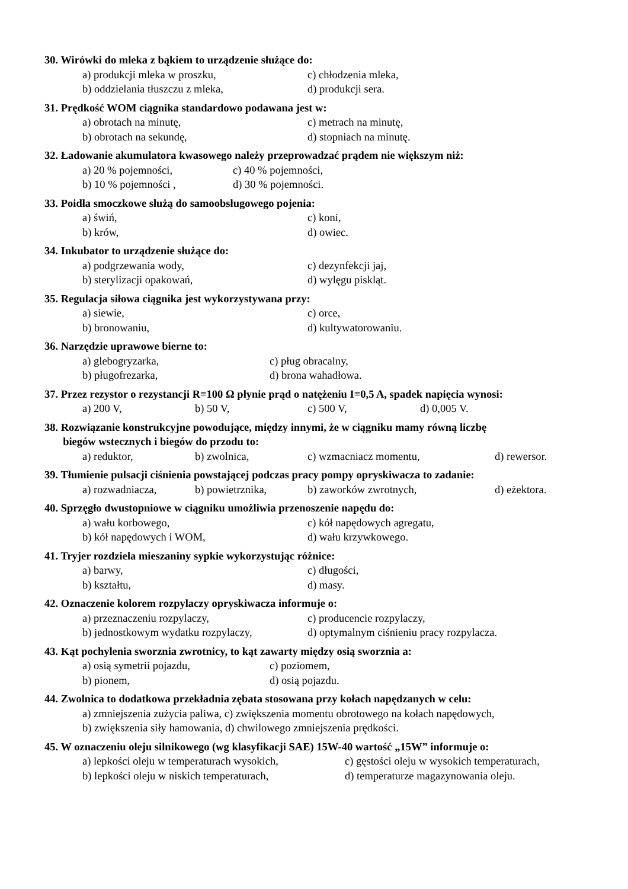30. Wirówki do mleka z bąkiem to urządzenie służące do:
a) produkcji mleka w proszku, c) chłodzenia mleka,
b) oddzielania tłuszczu z mleka, d) produkcji sera.
31. Prędkość WOM ciągnika standardowo podawana jest w:
a) obrotach na minutę, c) metrach na minutę,
b) obrotach na sekundę, d) stopniach na minutę.
32. Ładowanie akumulatora kwasowego należy przeprowadzać prądem nie większym niż:
a) 20 % pojemności, c) 40 % pojemności,
b) 10 % pojemności , d) 30 % pojemności.
33. Poidła smoczkowe służą do samoobsługowego pojenia:
a) świń, c) koni,
b) krów, d) owiec.
34. Inkubator to urządzenie służące do:
a) podgrzewania wody, c) dezynfekcji jaj,
b) sterylizacji opakowań, d) wylęgu piskląt.
35. Regulacja siłowa ciągnika jest wykorzystywana przy:
a) siewie, c) orce,
b) bronowaniu, d) kultywatorowaniu.
36. Narzędzie uprawowe bierne to:
a) glebogryzarka, c) pług obracalny,
b) pługofrezarka, d) brona wahadłowa.
37. Przez rezystor o rezystancji R=100 Ω płynie prąd o natężeniu I=0,5 A, spadek napięcia wynosi:
a) 200 V, b) 50 V, c) 500 V, d) 0,005 V.
38. Rozwiązanie konstrukcyjne powodujące, między innymi, że w ciągniku mamy równą liczbę
biegów wstecznych i biegów do przodu to:
a) reduktor, b) zwolnica, c) wzmacniacz momentu, d) rewersor.
39. Tłumienie pulsacji ciśnienia powstającej podczas pracy pompy opryskiwacza to zadanie:
a) rozwadniacza, b) powietrznika, b) zaworków zwrotnych, d) eżektora.
40. Sprzęgło dwustopniowe w ciągniku umożliwia przenoszenie napędu do:
a) wału korbowego, c) kół napędowych agregatu,
b) kół napędowych i WOM, d) wału krzywkowego.
41. Tryjer rozdziela mieszaniny sypkie wykorzystując różnice:
a) barwy, c) długości,
b) kształtu, d) masy.
42. Oznaczenie kolorem rozpylaczy opryskiwacza informuje o:
a) przeznaczeniu rozpylaczy, c) producencie rozpylaczy,
b) jednostkowym wydatku rozpylaczy, d) optymalnym ciśnieniu pracy rozpylacza.
43. Kąt pochylenia sworznia zwrotnicy, to kąt zawarty między osią sworznia a:
a) osią symetrii pojazdu, c) poziomem,
b) pionem, d) osią pojazdu.
44. Zwolnica to dodatkowa przekładnia zębata stosowana przy kołach napędzanych w celu:
a) zmniejszenia zużycia paliwa, c) zwiększenia momentu obrotowego na kołach napędowych,
b) zwiększenia siły hamowania, d) chwilowego zmniejszenia prędkości.
45. W oznaczeniu oleju silnikowego (wg klasyfikacji SAE) 15W-40 wartość „15W” informuje o:
a) lepkości oleju w temperaturach wysokich, c) gęstości oleju w wysokich temperaturach,
b) lepkości oleju w niskich temperaturach, d) temperaturze magazynowania oleju.